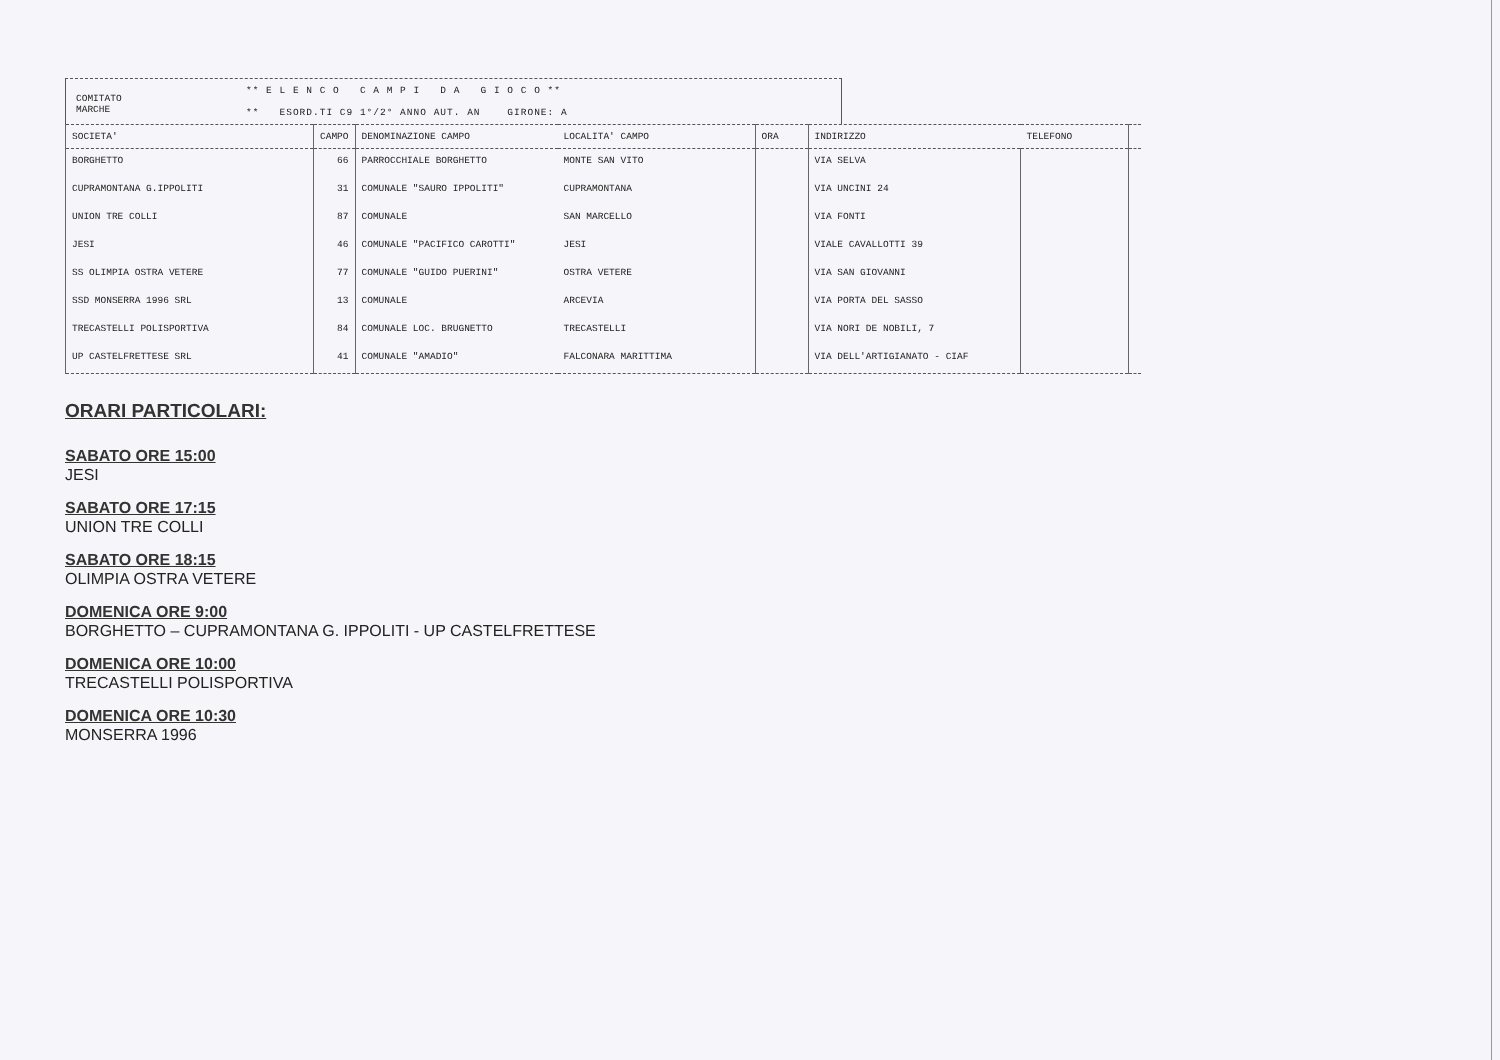COMITATO
MARCHE
** E L E N C O C A M P I D A G I O C O **
** ESORD.TI C9 1°/2° ANNO AUT. AN GIRONE: A
| SOCIETA' | CAMPO | DENOMINAZIONE CAMPO | LOCALITA' CAMPO | ORA | INDIRIZZO | TELEFONO | |
| --- | --- | --- | --- | --- | --- | --- | --- |
| BORGHETTO | 66 | PARROCCHIALE BORGHETTO | MONTE SAN VITO | | VIA SELVA | | |
| CUPRAMONTANA G.IPPOLITI | 31 | COMUNALE "SAURO IPPOLITI" | CUPRAMONTANA | | VIA UNCINI 24 | | |
| UNION TRE COLLI | 87 | COMUNALE | SAN MARCELLO | | VIA FONTI | | |
| JESI | 46 | COMUNALE "PACIFICO CAROTTI" | JESI | | VIALE CAVALLOTTI 39 | | |
| SS OLIMPIA OSTRA VETERE | 77 | COMUNALE "GUIDO PUERINI" | OSTRA VETERE | | VIA SAN GIOVANNI | | |
| SSD MONSERRA 1996 SRL | 13 | COMUNALE | ARCEVIA | | VIA PORTA DEL SASSO | | |
| TRECASTELLI POLISPORTIVA | 84 | COMUNALE LOC. BRUGNETTO | TRECASTELLI | | VIA NORI DE NOBILI, 7 | | |
| UP CASTELFRETTESE SRL | 41 | COMUNALE "AMADIO" | FALCONARA MARITTIMA | | VIA DELL'ARTIGIANATO - CIAF | | |
ORARI PARTICOLARI:
SABATO ORE 15:00
JESI
SABATO ORE 17:15
UNION TRE COLLI
SABATO ORE 18:15
OLIMPIA OSTRA VETERE
DOMENICA ORE 9:00
BORGHETTO – CUPRAMONTANA G. IPPOLITI - UP CASTELFRETTESE
DOMENICA ORE 10:00
TRECASTELLI POLISPORTIVA
DOMENICA ORE 10:30
MONSERRA 1996